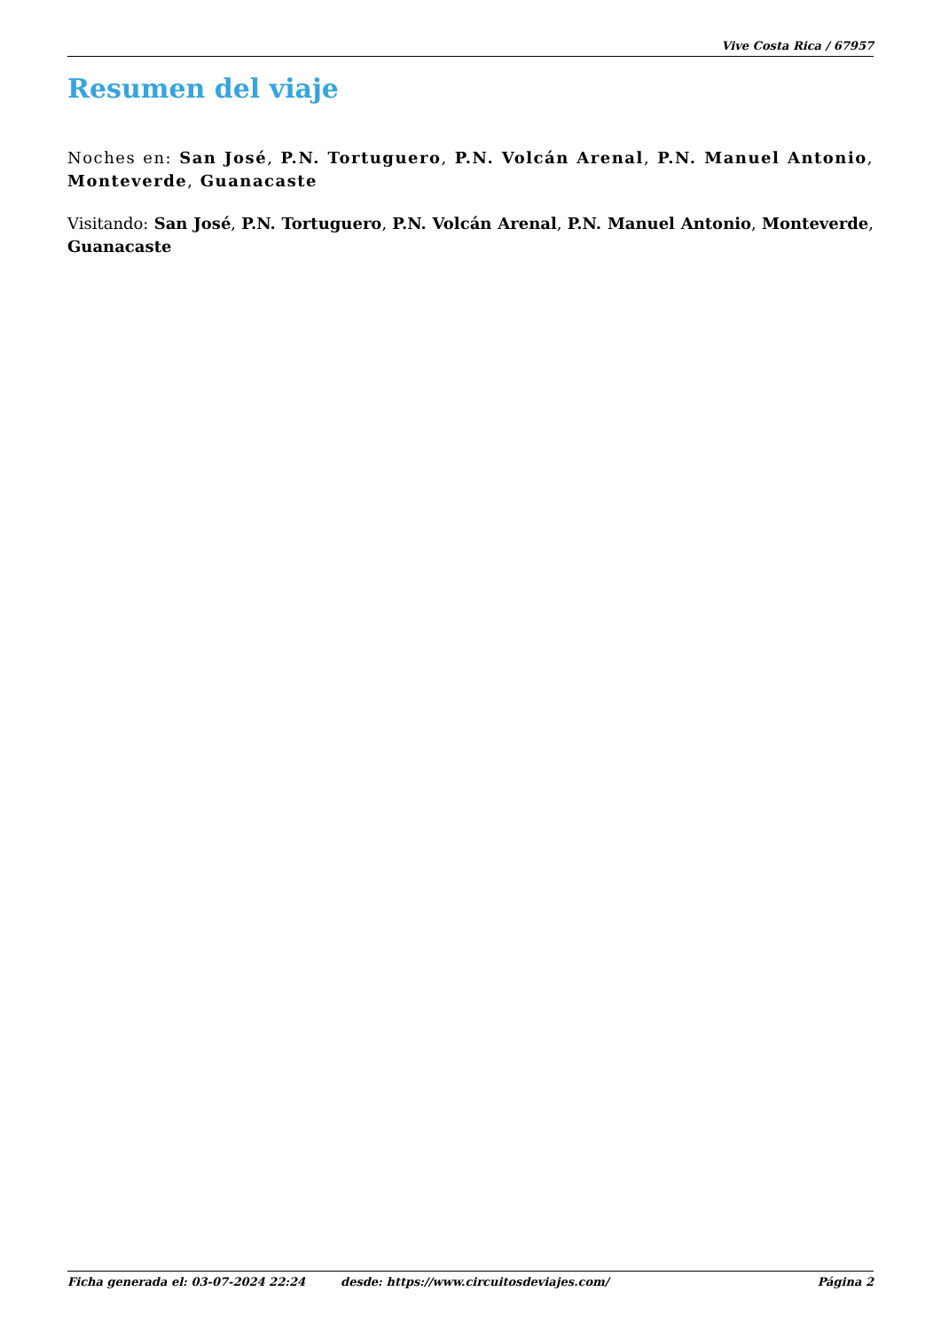Vive Costa Rica / 67957
Resumen del viaje
Noches en: San José, P.N. Tortuguero, P.N. Volcán Arenal, P.N. Manuel Antonio, Monteverde, Guanacaste
Visitando: San José, P.N. Tortuguero, P.N. Volcán Arenal, P.N. Manuel Antonio, Monteverde, Guanacaste
Ficha generada el: 03-07-2024 22:24 desde: https://www.circuitosdeviajes.com/ Página 2